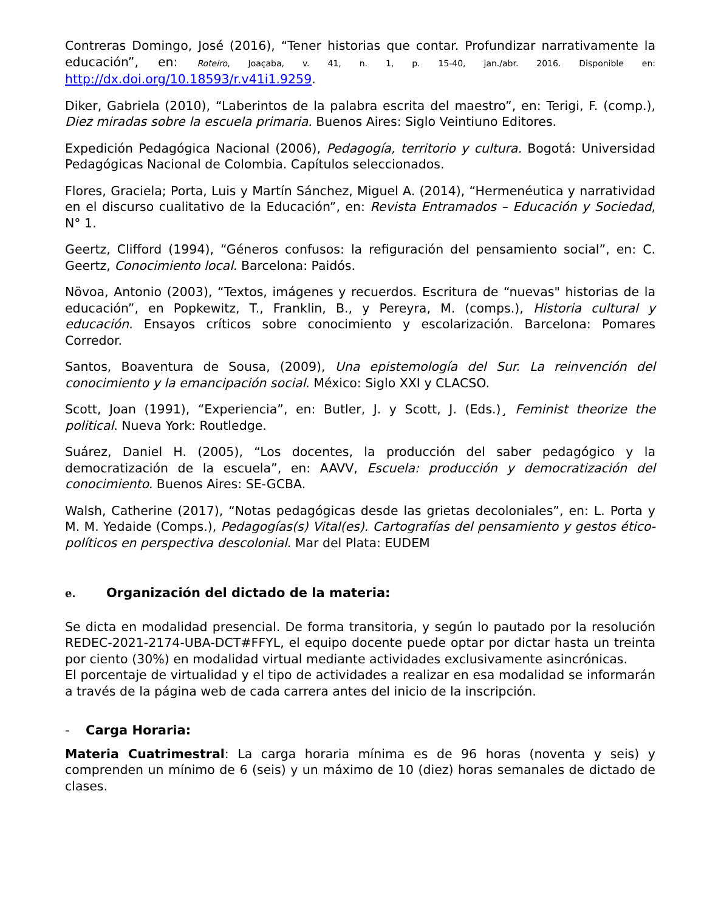Contreras Domingo, José (2016), “Tener historias que contar. Profundizar narrativamente la educación”, en: Roteiro, Joaçaba, v. 41, n. 1, p. 15-40, jan./abr. 2016. Disponible en: http://dx.doi.org/10.18593/r.v41i1.9259.
Diker, Gabriela (2010), “Laberintos de la palabra escrita del maestro”, en: Terigi, F. (comp.), Diez miradas sobre la escuela primaria. Buenos Aires: Siglo Veintiuno Editores.
Expedición Pedagógica Nacional (2006), Pedagogía, territorio y cultura. Bogotá: Universidad Pedagógicas Nacional de Colombia. Capítulos seleccionados.
Flores, Graciela; Porta, Luis y Martín Sánchez, Miguel A. (2014), “Hermenéutica y narratividad en el discurso cualitativo de la Educación”, en: Revista Entramados – Educación y Sociedad, N° 1.
Geertz, Clifford (1994), “Géneros confusos: la refiguración del pensamiento social”, en: C. Geertz, Conocimiento local. Barcelona: Paidós.
Növoa, Antonio (2003), “Textos, imágenes y recuerdos. Escritura de “nuevas" historias de la educación”, en Popkewitz, T., Franklin, B., y Pereyra, M. (comps.), Historia cultural y educación. Ensayos críticos sobre conocimiento y escolarización. Barcelona: Pomares Corredor.
Santos, Boaventura de Sousa, (2009), Una epistemología del Sur. La reinvención del conocimiento y la emancipación social. México: Siglo XXI y CLACSO.
Scott, Joan (1991), “Experiencia”, en: Butler, J. y Scott, J. (Eds.)¸ Feminist theorize the political. Nueva York: Routledge.
Suárez, Daniel H. (2005), “Los docentes, la producción del saber pedagógico y la democratización de la escuela”, en: AAVV, Escuela: producción y democratización del conocimiento. Buenos Aires: SE-GCBA.
Walsh, Catherine (2017), “Notas pedagógicas desde las grietas decoloniales”, en: L. Porta y M. M. Yedaide (Comps.), Pedagogías(s) Vital(es). Cartografías del pensamiento y gestos ético-políticos en perspectiva descolonial. Mar del Plata: EUDEM
e. Organización del dictado de la materia:
Se dicta en modalidad presencial. De forma transitoria, y según lo pautado por la resolución REDEC-2021-2174-UBA-DCT#FFYL, el equipo docente puede optar por dictar hasta un treinta por ciento (30%) en modalidad virtual mediante actividades exclusivamente asincrónicas.
El porcentaje de virtualidad y el tipo de actividades a realizar en esa modalidad se informarán a través de la página web de cada carrera antes del inicio de la inscripción.
- Carga Horaria:
Materia Cuatrimestral: La carga horaria mínima es de 96 horas (noventa y seis) y comprenden un mínimo de 6 (seis) y un máximo de 10 (diez) horas semanales de dictado de clases.